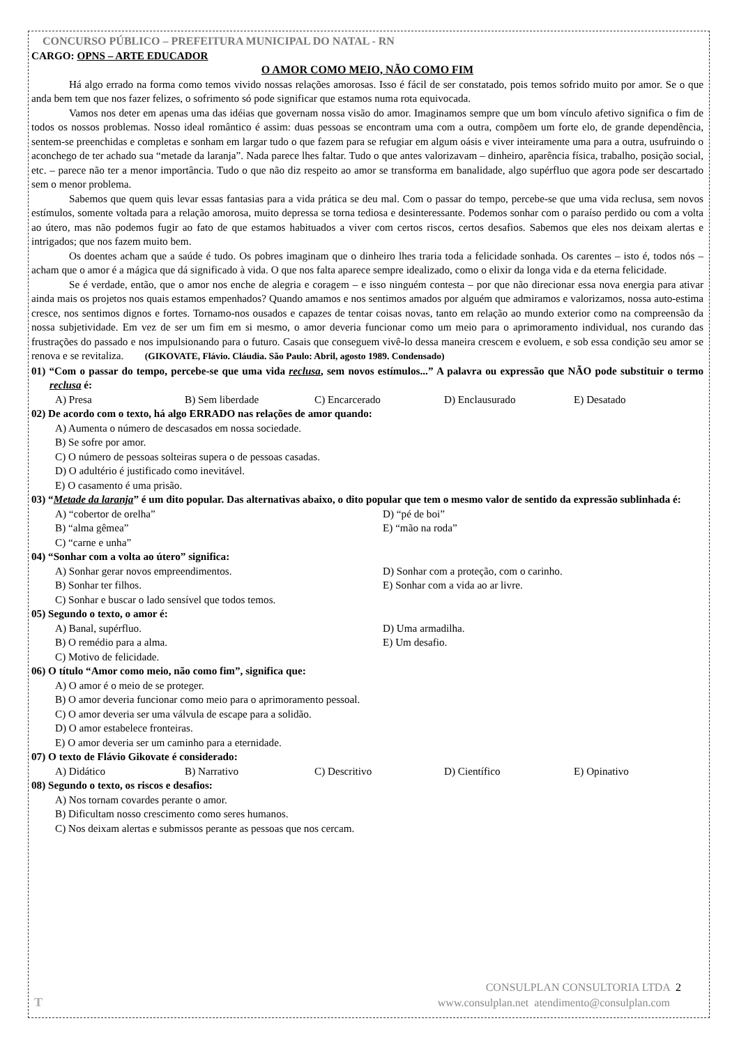CONCURSO PÚBLICO – PREFEITURA MUNICIPAL DO NATAL - RN
CARGO: OPNS – ARTE EDUCADOR
O AMOR COMO MEIO, NÃO COMO FIM
Há algo errado na forma como temos vivido nossas relações amorosas. Isso é fácil de ser constatado, pois temos sofrido muito por amor. Se o que anda bem tem que nos fazer felizes, o sofrimento só pode significar que estamos numa rota equivocada.
Vamos nos deter em apenas uma das idéias que governam nossa visão do amor. Imaginamos sempre que um bom vínculo afetivo significa o fim de todos os nossos problemas. Nosso ideal romântico é assim: duas pessoas se encontram uma com a outra, compõem um forte elo, de grande dependência, sentem-se preenchidas e completas e sonham em largar tudo o que fazem para se refugiar em algum oásis e viver inteiramente uma para a outra, usufruindo o aconchego de ter achado sua “metade da laranja”. Nada parece lhes faltar. Tudo o que antes valorizavam – dinheiro, aparência física, trabalho, posição social, etc. – parece não ter a menor importância. Tudo o que não diz respeito ao amor se transforma em banalidade, algo supérfluo que agora pode ser descartado sem o menor problema.
Sabemos que quem quis levar essas fantasias para a vida prática se deu mal. Com o passar do tempo, percebe-se que uma vida reclusa, sem novos estímulos, somente voltada para a relação amorosa, muito depressa se torna tediosa e desinteressante. Podemos sonhar com o paraíso perdido ou com a volta ao útero, mas não podemos fugir ao fato de que estamos habituados a viver com certos riscos, certos desafios. Sabemos que eles nos deixam alertas e intrigados; que nos fazem muito bem.
Os doentes acham que a saúde é tudo. Os pobres imaginam que o dinheiro lhes traria toda a felicidade sonhada. Os carentes – isto é, todos nós – acham que o amor é a mágica que dá significado à vida. O que nos falta aparece sempre idealizado, como o elixir da longa vida e da eterna felicidade.
Se é verdade, então, que o amor nos enche de alegria e coragem – e isso ninguém contesta – por que não direcionar essa nova energia para ativar ainda mais os projetos nos quais estamos empenhados? Quando amamos e nos sentimos amados por alguém que admiramos e valorizamos, nossa auto-estima cresce, nos sentimos dignos e fortes. Tornamo-nos ousados e capazes de tentar coisas novas, tanto em relação ao mundo exterior como na compreensão da nossa subjetividade. Em vez de ser um fim em si mesmo, o amor deveria funcionar como um meio para o aprimoramento individual, nos curando das frustrações do passado e nos impulsionando para o futuro. Casais que conseguem vivê-lo dessa maneira crescem e evoluem, e sob essa condição seu amor se renova e se revitaliza. (GIKOVATE, Flávio. Cláudia. São Paulo: Abril, agosto 1989. Condensado)
01) “Com o passar do tempo, percebe-se que uma vida reclusa, sem novos estímulos...” A palavra ou expressão que NÃO pode substituir o termo reclusa é:
A) Presa B) Sem liberdade C) Encarcerado D) Enclausurado E) Desatado
02) De acordo com o texto, há algo ERRADO nas relações de amor quando:
A) Aumenta o número de descasados em nossa sociedade.
B) Se sofre por amor.
C) O número de pessoas solteiras supera o de pessoas casadas.
D) O adultério é justificado como inevitável.
E) O casamento é uma prisão.
03) “Metade da laranja” é um dito popular. Das alternativas abaixo, o dito popular que tem o mesmo valor de sentido da expressão sublinhada é:
A) “cobertor de orelha” D) “pé de boi” B) “alma gêmea” E) “mão na roda” C) “carne e unha”
04) “Sonhar com a volta ao útero” significa:
A) Sonhar gerar novos empreendimentos. D) Sonhar com a proteção, com o carinho. B) Sonhar ter filhos. E) Sonhar com a vida ao ar livre. C) Sonhar e buscar o lado sensível que todos temos.
05) Segundo o texto, o amor é:
A) Banal, supérfluo. D) Uma armadilha. B) O remédio para a alma. E) Um desafio. C) Motivo de felicidade.
06) O título “Amor como meio, não como fim”, significa que:
A) O amor é o meio de se proteger.
B) O amor deveria funcionar como meio para o aprimoramento pessoal.
C) O amor deveria ser uma válvula de escape para a solidão.
D) O amor estabelece fronteiras.
E) O amor deveria ser um caminho para a eternidade.
07) O texto de Flávio Gikovate é considerado:
A) Didático B) Narrativo C) Descritivo D) Científico E) Opinativo
08) Segundo o texto, os riscos e desafios:
A) Nos tornam covardes perante o amor.
B) Dificultam nosso crescimento como seres humanos.
C) Nos deixam alertas e submissos perante as pessoas que nos cercam.
T
CONSULPLAN CONSULTORIA LTDA 2
www.consulplan.net atendimento@consulplan.com